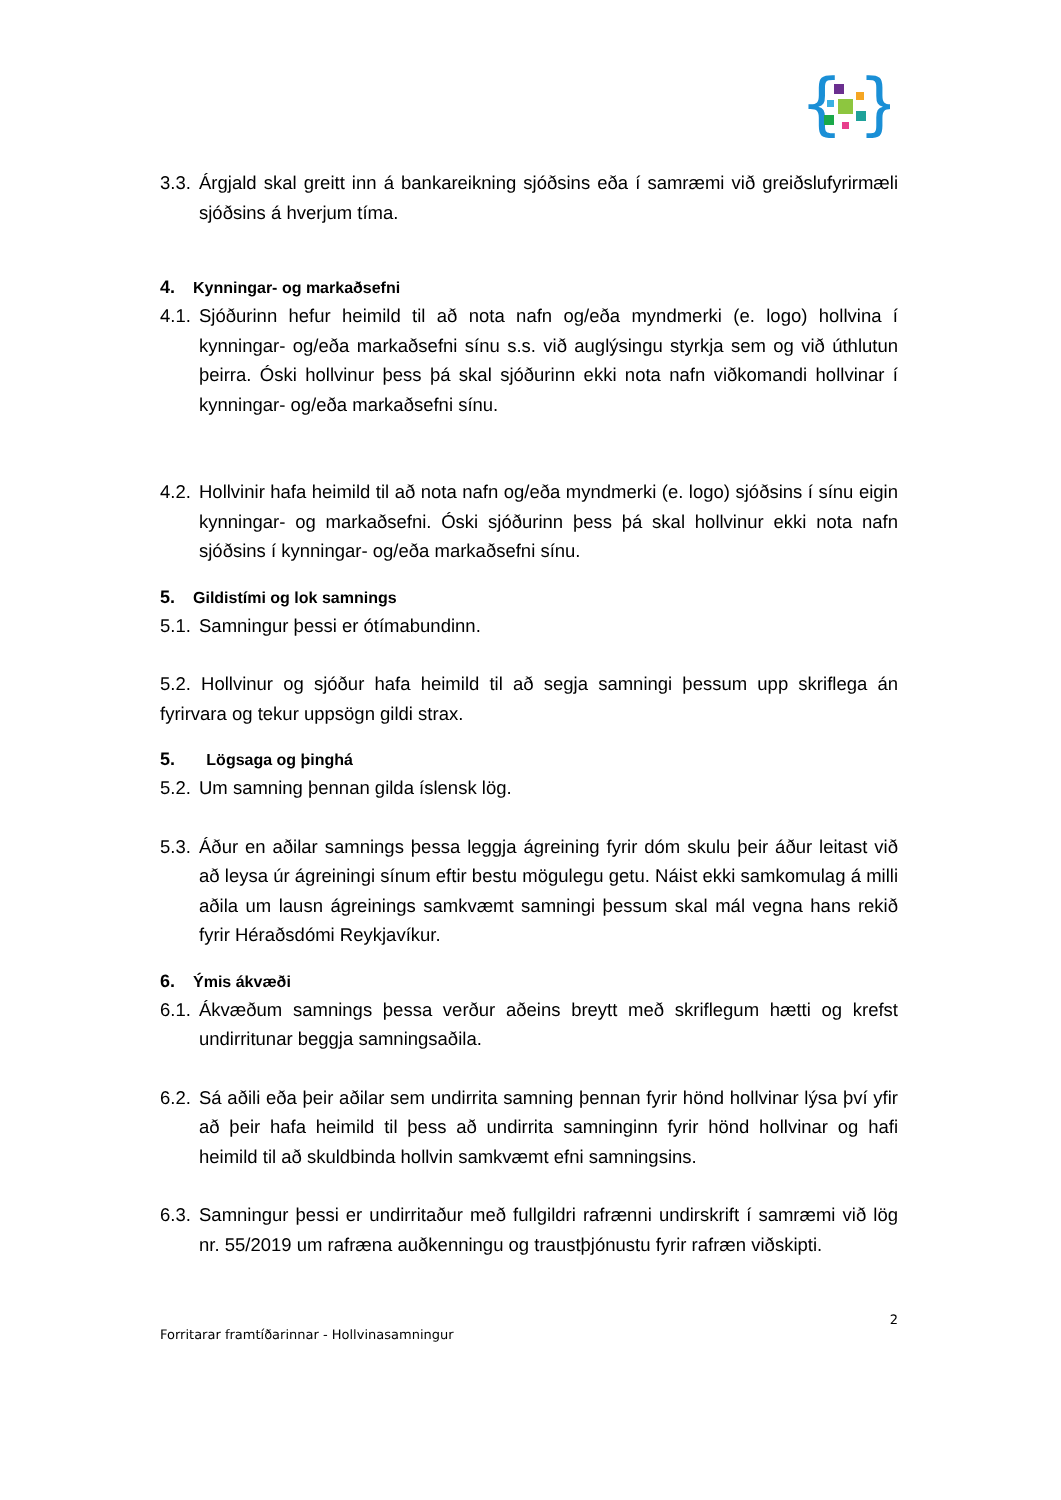{
}
3.3. Árgjald skal greitt inn á bankareikning sjóðsins eða í samræmi við greiðslufyrirmæli sjóðsins á hverjum tíma.
4. Kynningar- og markaðsefni
4.1. Sjóðurinn hefur heimild til að nota nafn og/eða myndmerki (e. logo) hollvina í kynningar- og/eða markaðsefni sínu s.s. við auglýsingu styrkja sem og við úthlutun þeirra. Óski hollvinur þess þá skal sjóðurinn ekki nota nafn viðkomandi hollvinar í kynningar- og/eða markaðsefni sínu.
4.2. Hollvinir hafa heimild til að nota nafn og/eða myndmerki (e. logo) sjóðsins í sínu eigin kynningar- og markaðsefni. Óski sjóðurinn þess þá skal hollvinur ekki nota nafn sjóðsins í kynningar- og/eða markaðsefni sínu.
5. Gildistími og lok samnings
5.1. Samningur þessi er ótímabundinn.
5.2. Hollvinur og sjóður hafa heimild til að segja samningi þessum upp skriflega án fyrirvara og tekur uppsögn gildi strax.
5. Lögsaga og þinghá
5.2. Um samning þennan gilda íslensk lög.
5.3. Áður en aðilar samnings þessa leggja ágreining fyrir dóm skulu þeir áður leitast við að leysa úr ágreiningi sínum eftir bestu mögulegu getu. Náist ekki samkomulag á milli aðila um lausn ágreinings samkvæmt samningi þessum skal mál vegna hans rekið fyrir Héraðsdómi Reykjavíkur.
6. Ýmis ákvæði
6.1. Ákvæðum samnings þessa verður aðeins breytt með skriflegum hætti og krefst undirritunar beggja samningsaðila.
6.2. Sá aðili eða þeir aðilar sem undirrita samning þennan fyrir hönd hollvinar lýsa því yfir að þeir hafa heimild til þess að undirrita samninginn fyrir hönd hollvinar og hafi heimild til að skuldbinda hollvin samkvæmt efni samningsins.
6.3. Samningur þessi er undirritaður með fullgildri rafrænni undirskrift í samræmi við lög nr. 55/2019 um rafræna auðkenningu og traustþjónustu fyrir rafræn viðskipti.
2
Forritarar framtíðarinnar - Hollvinasamningur